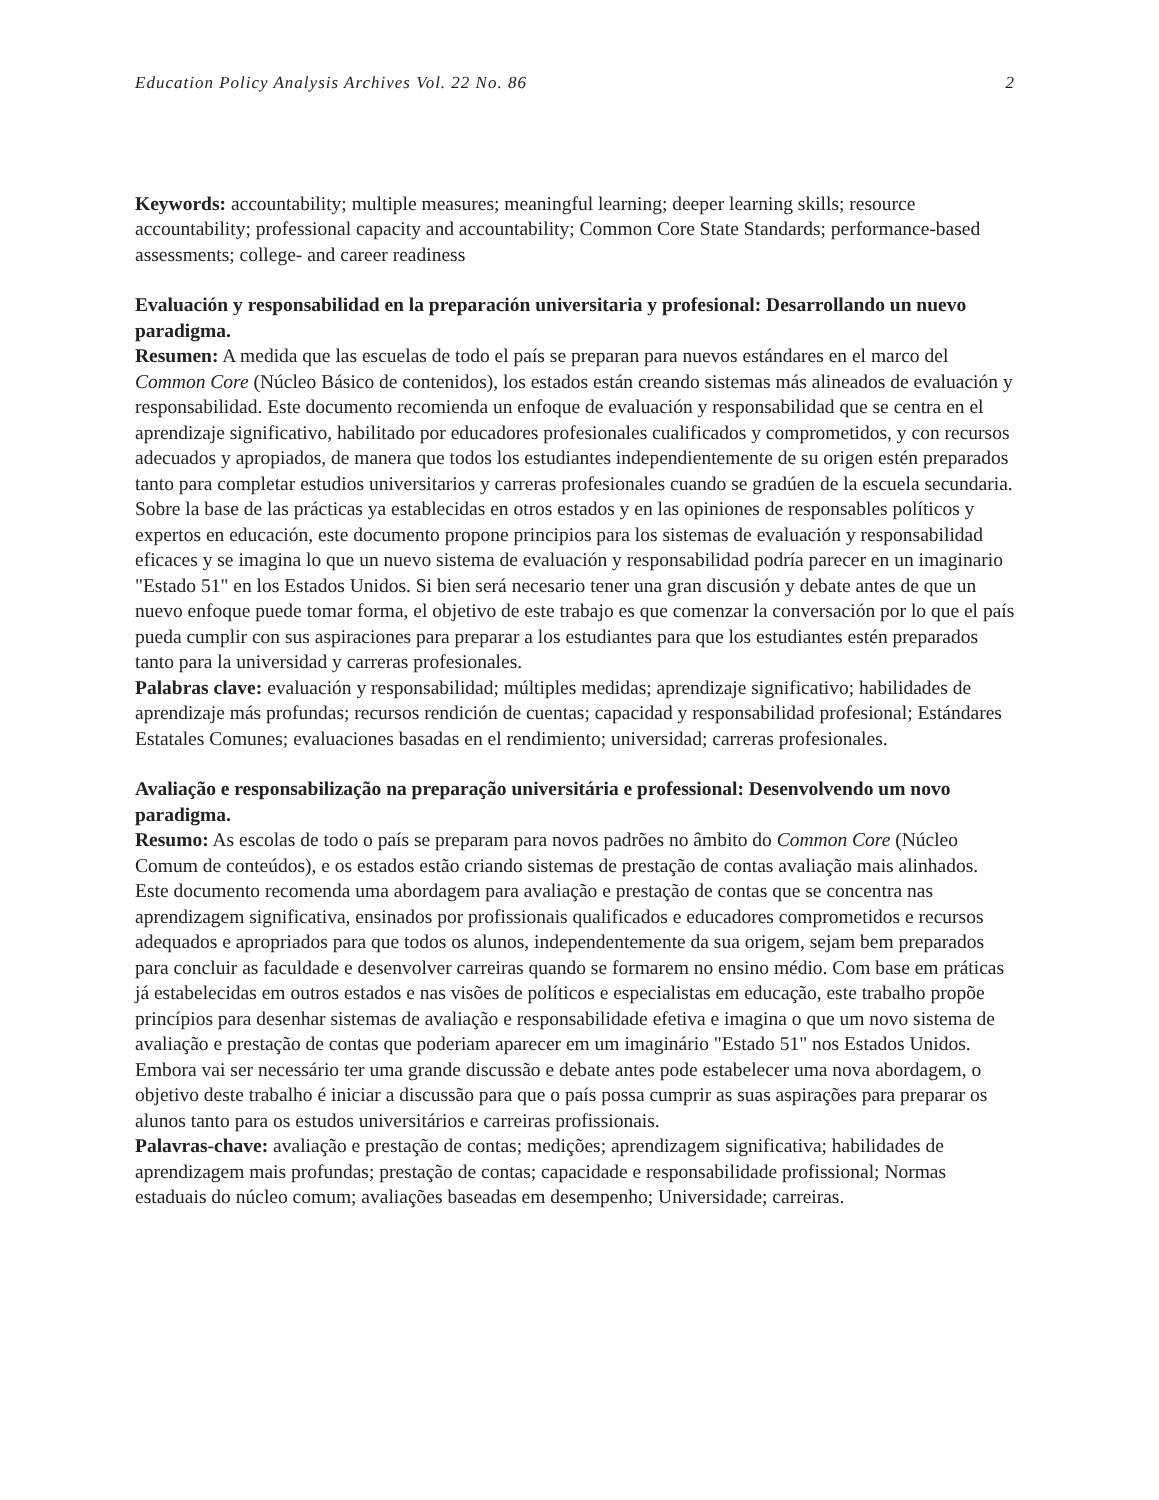Education Policy Analysis Archives Vol. 22 No. 86 2
Keywords: accountability; multiple measures; meaningful learning; deeper learning skills; resource accountability; professional capacity and accountability; Common Core State Standards; performance-based assessments; college- and career readiness
Evaluación y responsabilidad en la preparación universitaria y profesional: Desarrollando un nuevo paradigma.
Resumen: A medida que las escuelas de todo el país se preparan para nuevos estándares en el marco del Common Core (Núcleo Básico de contenidos), los estados están creando sistemas más alineados de evaluación y responsabilidad. Este documento recomienda un enfoque de evaluación y responsabilidad que se centra en el aprendizaje significativo, habilitado por educadores profesionales cualificados y comprometidos, y con recursos adecuados y apropiados, de manera que todos los estudiantes independientemente de su origen estén preparados tanto para completar estudios universitarios y carreras profesionales cuando se gradúen de la escuela secundaria. Sobre la base de las prácticas ya establecidas en otros estados y en las opiniones de responsables políticos y expertos en educación, este documento propone principios para los sistemas de evaluación y responsabilidad eficaces y se imagina lo que un nuevo sistema de evaluación y responsabilidad podría parecer en un imaginario "Estado 51" en los Estados Unidos. Si bien será necesario tener una gran discusión y debate antes de que un nuevo enfoque puede tomar forma, el objetivo de este trabajo es que comenzar la conversación por lo que el país pueda cumplir con sus aspiraciones para preparar a los estudiantes para que los estudiantes estén preparados tanto para la universidad y carreras profesionales.
Palabras clave: evaluación y responsabilidad; múltiples medidas; aprendizaje significativo; habilidades de aprendizaje más profundas; recursos rendición de cuentas; capacidad y responsabilidad profesional; Estándares Estatales Comunes; evaluaciones basadas en el rendimiento; universidad; carreras profesionales.
Avaliação e responsabilização na preparação universitária e professional: Desenvolvendo um novo paradigma.
Resumo: As escolas de todo o país se preparam para novos padrões no âmbito do Common Core (Núcleo Comum de conteúdos), e os estados estão criando sistemas de prestação de contas avaliação mais alinhados. Este documento recomenda uma abordagem para avaliação e prestação de contas que se concentra nas aprendizagem significativa, ensinados por profissionais qualificados e educadores comprometidos e recursos adequados e apropriados para que todos os alunos, independentemente da sua origem, sejam bem preparados para concluir as faculdade e desenvolver carreiras quando se formarem no ensino médio. Com base em práticas já estabelecidas em outros estados e nas visões de políticos e especialistas em educação, este trabalho propõe princípios para desenhar sistemas de avaliação e responsabilidade efetiva e imagina o que um novo sistema de avaliação e prestação de contas que poderiam aparecer em um imaginário "Estado 51" nos Estados Unidos. Embora vai ser necessário ter uma grande discussão e debate antes pode estabelecer uma nova abordagem, o objetivo deste trabalho é iniciar a discussão para que o país possa cumprir as suas aspirações para preparar os alunos tanto para os estudos universitários e carreiras profissionais.
Palavras-chave: avaliação e prestação de contas; medições; aprendizagem significativa; habilidades de aprendizagem mais profundas; prestação de contas; capacidade e responsabilidade profissional; Normas estaduais do núcleo comum; avaliações baseadas em desempenho; Universidade; carreiras.